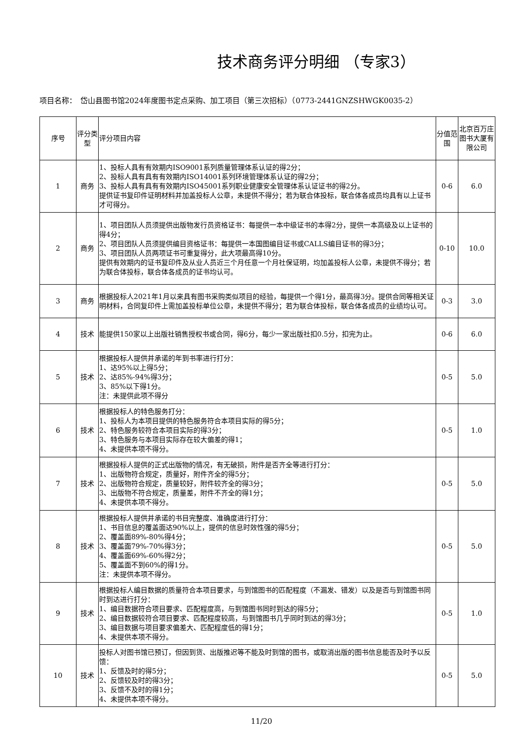技术商务评分明细 （专家3）
项目名称：　岱山县图书馆2024年度图书定点采购、加工项目（第三次招标）（0773-2441GNZSHWGK0035-2）
| 序号 | 评分类型 | 评分项目内容 | 分值范围 | 北京百万庄图书大厦有限公司 |
| --- | --- | --- | --- | --- |
| 1 | 商务 | 1、投标人具有有效期内ISO9001系列质量管理体系认证的得2分； 2、投标人具有具有有效期内ISO14001系列环境管理体系认证的得2分； 3、投标人具有具有有效期内ISO45001系列职业健康安全管理体系认证证书的得2分。 提供证书复印件证明材料并加盖投标人公章，未提供不得分；若为联合体投标，联合体各成员均具有以上证书才可得分。 | 0-6 | 6.0 |
| 2 | 商务 | 1、项目团队人员须提供出版物发行员资格证书：每提供一本中级证书的本得2分，提供一本高级及以上证书的得4分； 2、项目团队人员须提供编目资格证书：每提供一本国图编目证书或CALLS编目证书的得3分； 3、项目团队人员两项证书可重复得分，此大项最高得10分。 提供有效期内的证书复印件及从业人员近三个月任意一个月社保证明，均加盖投标人公章，未提供不得分；若为联合体投标，联合体各成员的证书均认可。 | 0-10 | 10.0 |
| 3 | 商务 | 根据投标人2021年1月以来具有图书采购类似项目的经验，每提供一个得1分，最高得3分。提供合同等相关证明材料，合同复印件上需加盖投标单位公章，未提供不得分；若为联合体投标，联合体各成员的业绩均认可。 | 0-3 | 3.0 |
| 4 | 技术 | 能提供150家以上出版社销售授权书或合同，得6分，每少一家出版社扣0.5分，扣完为止。 | 0-6 | 6.0 |
| 5 | 技术 | 根据投标人提供并承诺的年到书率进行打分： 1、达95%以上得5分； 2、达85%-94%得3分； 3、85%以下得1分。 注：未提供此项不得分 | 0-5 | 5.0 |
| 6 | 技术 | 根据投标人的特色服务打分： 1、投标人为本项目提供的特色服务符合本项目实际的得5分； 2、特色服务较符合本项目实际的得3分； 3、特色服务与本项目实际存在较大偏差的得1； 4、未提供本项不得分。 | 0-5 | 1.0 |
| 7 | 技术 | 根据投标人提供的正式出版物的情况，有无破损，附件是否齐全等进行打分： 1、出版物符合规定，质量好，附件齐全的得5分； 2、出版物符合规定，质量较好，附件较齐全的得3分； 3、出版物不符合规定，质量差，附件不齐全的得1分； 4、未提供本项不得分。 | 0-5 | 5.0 |
| 8 | 技术 | 根据投标人提供并承诺的书目完整度、准确度进行打分： 1、书目信息的覆盖面达90%以上，提供的信息时效性强的得5分； 2、覆盖面89%-80%得4分； 3、覆盖面79%-70%得3分； 4、覆盖面69%-60%得2分； 5、覆盖面不到60%的得1分。 注：未提供本项不得分。 | 0-5 | 5.0 |
| 9 | 技术 | 根据投标人编目数据的质量符合本项目要求，与到馆图书的匹配程度（不漏发、错发）以及是否与到馆图书同时到达进行打分： 1、编目数据符合项目要求、匹配程度高，与到馆图书同时到达的得5分； 2、编目数据较符合项目要求、匹配程度较高，与到馆图书几乎同时到达的得3分； 3、编目数据与项目要求偏差大、匹配程度低的得1分； 4、未提供本项不得分。 | 0-5 | 1.0 |
| 10 | 技术 | 投标人对图书馆已预订，但因到货、出版推迟等不能及时到馆的图书，或取消出版的图书信息能否及时予以反馈： 1、反馈及时的得5分； 2、反馈较及时的得3分； 3、反馈不及时的得1分； 4、未提供本项不得分。 | 0-5 | 5.0 |
11/20